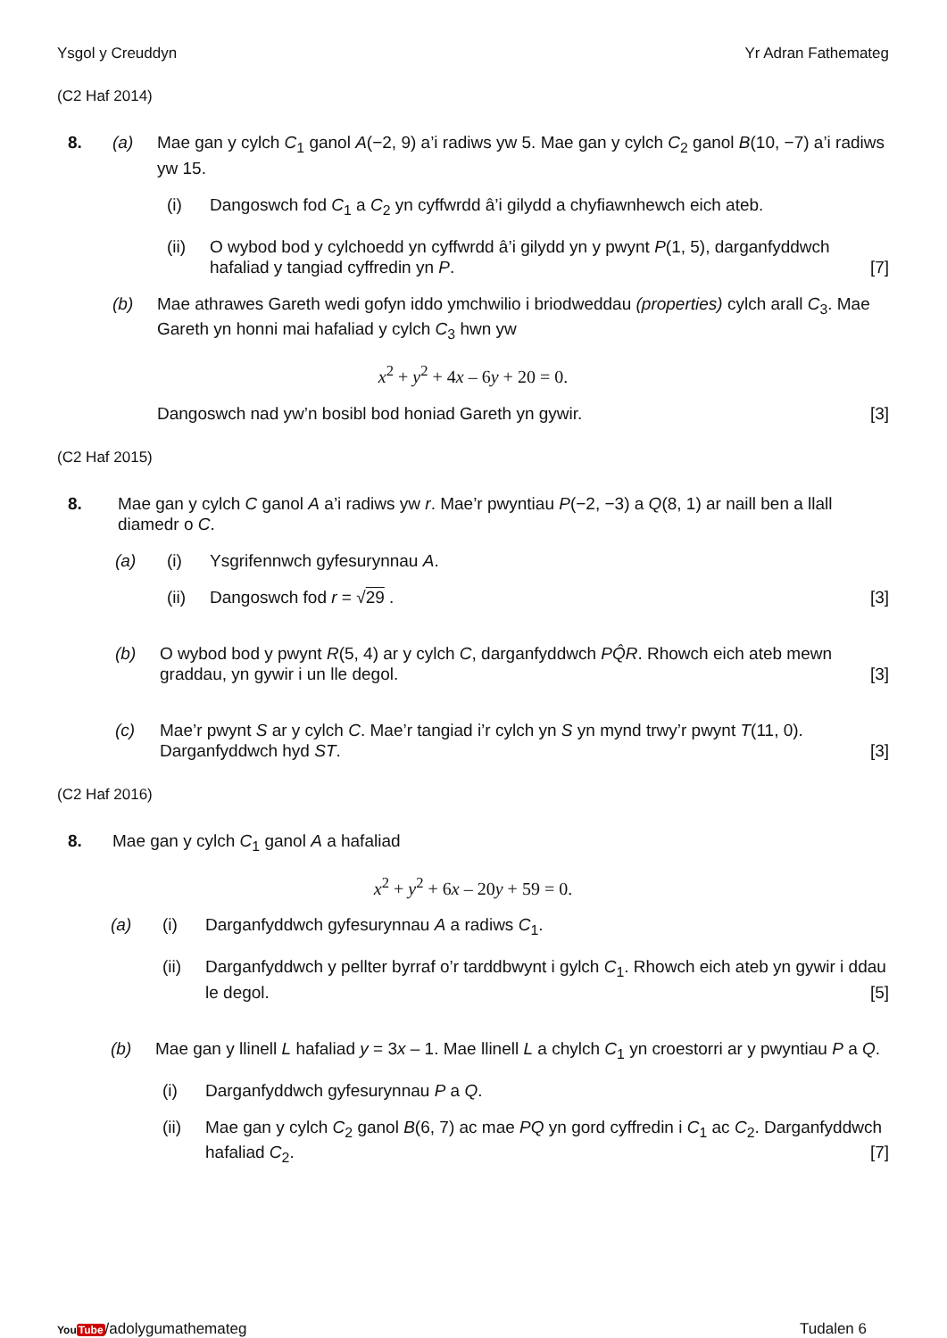Ysgol y Creuddyn Yr Adran Fathemateg
(C2 Haf 2014)
8. (a) Mae gan y cylch C<sub>1</sub> ganol A(−2, 9) a’i radiws yw 5. Mae gan y cylch C<sub>2</sub> ganol B(10, −7) a’i radiws yw 15.
(i) Dangoswch fod C<sub>1</sub> a C<sub>2</sub> yn cyffwrdd â’i gilydd a chyfiawnhewch eich ateb.
(ii) O wybod bod y cylchoedd yn cyffwrdd â’i gilydd yn y pwynt P(1, 5), darganfyddwch hafaliad y tangiad cyffredin yn P. [7]
(b) Mae athrawes Gareth wedi gofyn iddo ymchwilio i briodweddau (properties) cylch arall C<sub>3</sub>. Mae Gareth yn honni mai hafaliad y cylch C<sub>3</sub> hwn yw
x<sup>2</sup> + y<sup>2</sup> + 4x – 6y + 20 = 0.
Dangoswch nad yw’n bosibl bod honiad Gareth yn gywir. [3]
(C2 Haf 2015)
8. Mae gan y cylch C ganol A a’i radiws yw r. Mae’r pwyntiau P(−2, −3) a Q(8, 1) ar naill ben a llall diamedr o C.
(a) (i) Ysgrifennwch gyfesurynnau A.
(ii) Dangoswch fod r = √29 . [3]
(b) O wybod bod y pwynt R(5, 4) ar y cylch C, darganfyddwch PQ̂R. Rhowch eich ateb mewn graddau, yn gywir i un lle degol. [3]
(c) Mae’r pwynt S ar y cylch C. Mae’r tangiad i’r cylch yn S yn mynd trwy’r pwynt T(11, 0). Darganfyddwch hyd ST. [3]
(C2 Haf 2016)
8. Mae gan y cylch C<sub>1</sub> ganol A a hafaliad
x<sup>2</sup> + y<sup>2</sup> + 6x – 20y + 59 = 0.
(a) (i) Darganfyddwch gyfesurynnau A a radiws C<sub>1</sub>.
(ii) Darganfyddwch y pellter byrraf o’r tarddbwynt i gylch C<sub>1</sub>. Rhowch eich ateb yn gywir i ddau le degol. [5]
(b) Mae gan y llinell L hafaliad y = 3x – 1. Mae llinell L a chylch C<sub>1</sub> yn croestorri ar y pwyntiau P a Q.
(i) Darganfyddwch gyfesurynnau P a Q.
(ii) Mae gan y cylch C<sub>2</sub> ganol B(6, 7) ac mae PQ yn gord cyffredin i C<sub>1</sub> ac C<sub>2</sub>. Darganfyddwch hafaliad C<sub>2</sub>. [7]
YouTube/adolygumathemateg Tudalen 6